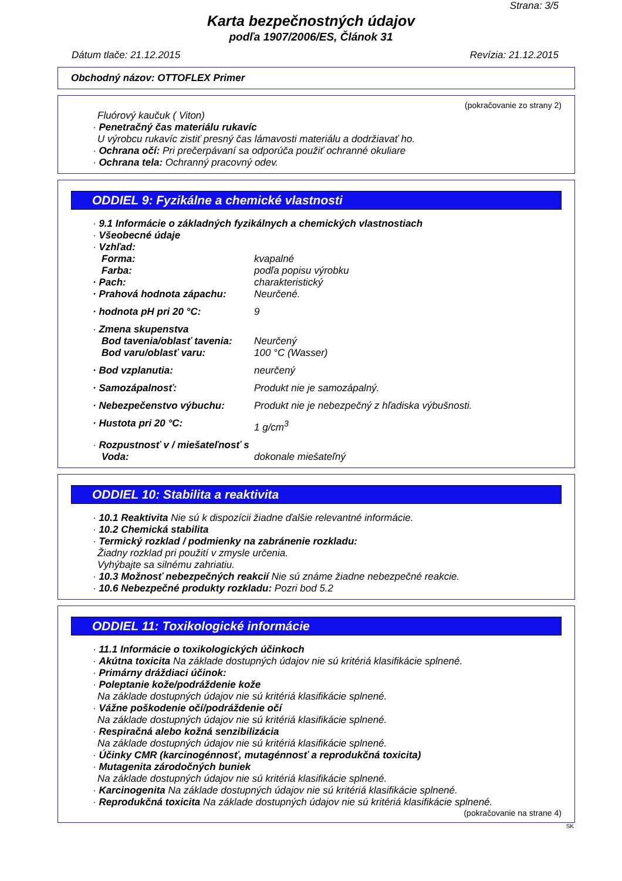Strana: 3/5
Karta bezpečnostných údajov
podľa 1907/2006/ES, Článok 31
Dátum tlače: 21.12.2015 Revízia: 21.12.2015
Obchodný názov: OTTOFLEX Primer
(pokračovanie zo strany 2)
Fluórový kaučuk ( Viton)
· Penetračný čas materiálu rukavíc
U výrobcu rukavíc zistiť presný čas lámavosti materiálu a dodržiavať ho.
· Ochrana očí: Pri prečerpávaní sa odporúča použiť ochranné okuliare
· Ochrana tela: Ochranný pracovný odev.
ODDIEL 9: Fyzikálne a chemické vlastnosti
· 9.1 Informácie o základných fyzikálnych a chemických vlastnostiach
· Všeobecné údaje
· Vzhľad:
Forma: kvapalné
Farba: podľa popisu výrobku
· Pach: charakteristický
· Prahová hodnota zápachu: Neurčené.
· hodnota pH pri 20 °C: 9
· Zmena skupenstva
Bod tavenia/oblasť tavenia: Neurčený
Bod varu/oblasť varu: 100 °C (Wasser)
· Bod vzplanutia: neurčený
· Samozápalnosť: Produkt nie je samozápalný.
· Nebezpečenstvo výbuchu: Produkt nie je nebezpečný z hľadiska výbušnosti.
· Hustota pri 20 °C: 1 g/cm<sup>3</sup>
· Rozpustnosť v / miešateľnosť s
Voda: dokonale miešateľný
ODDIEL 10: Stabilita a reaktivita
· 10.1 Reaktivita Nie sú k dispozícii žiadne ďalšie relevantné informácie.
· 10.2 Chemická stabilita
· Termický rozklad / podmienky na zabránenie rozkladu:
Žiadny rozklad pri použití v zmysle určenia.
Vyhýbajte sa silnému zahriatiu.
· 10.3 Možnosť nebezpečných reakcií Nie sú známe žiadne nebezpečné reakcie.
· 10.6 Nebezpečné produkty rozkladu: Pozri bod 5.2
ODDIEL 11: Toxikologické informácie
· 11.1 Informácie o toxikologických účinkoch
· Akútna toxicita Na základe dostupných údajov nie sú kritériá klasifikácie splnené.
· Primárny dráždiaci účinok:
· Poleptanie kože/podráždenie kože
Na základe dostupných údajov nie sú kritériá klasifikácie splnené.
· Vážne poškodenie očí/podráždenie očí
Na základe dostupných údajov nie sú kritériá klasifikácie splnené.
· Respiračná alebo kožná senzibilizácia
Na základe dostupných údajov nie sú kritériá klasifikácie splnené.
· Účinky CMR (karcinogénnosť, mutagénnosť a reprodukčná toxicita)
· Mutagenita zárodočných buniek
Na základe dostupných údajov nie sú kritériá klasifikácie splnené.
· Karcinogenita Na základe dostupných údajov nie sú kritériá klasifikácie splnené.
· Reprodukčná toxicita Na základe dostupných údajov nie sú kritériá klasifikácie splnené.
(pokračovanie na strane 4)
SK